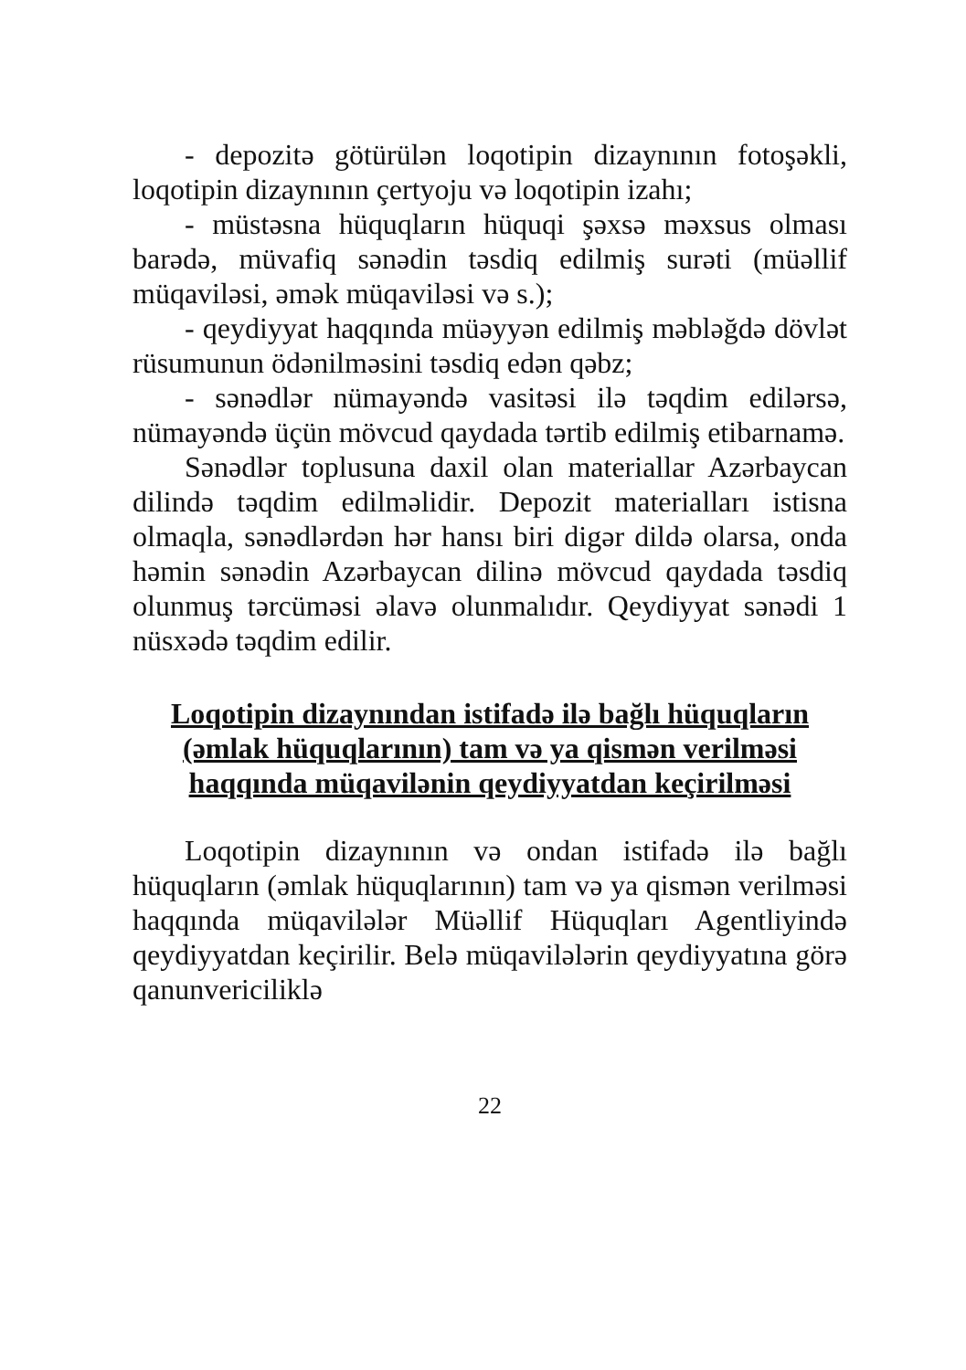- depozitə götürülən loqotipin dizaynının fotoşəkli, loqotipin dizaynının çertyoju və loqotipin izahı;
- müstəsna hüquqların hüquqi şəxsə məxsus olması barədə, müvafiq sənədin təsdiq edilmiş surəti (müəllif müqaviləsi, əmək müqaviləsi və s.);
- qeydiyyat haqqında müəyyən edilmiş məbləğdə dövlət rüsumunun ödənilməsini təsdiq edən qəbz;
- sənədlər nümayəndə vasitəsi ilə təqdim edilərsə, nümayəndə üçün mövcud qaydada tərtib edilmiş etibarnamə.
Sənədlər toplusuna daxil olan materiallar Azərbaycan dilində təqdim edilməlidir. Depozit materialları istisna olmaqla, sənədlərdən hər hansı biri digər dildə olarsa, onda həmin sənədin Azərbaycan dilinə mövcud qaydada təsdiq olunmuş tərcüməsi əlavə olunmalıdır. Qeydiyyat sənədi 1 nüsxədə təqdim edilir.
Loqotipin dizaynından istifadə ilə bağlı hüquqların (əmlak hüquqlarının) tam və ya qismən verilməsi haqqında müqavilənin qeydiyyatdan keçirilməsi
Loqotipin dizaynının və ondan istifadə ilə bağlı hüquqların (əmlak hüquqlarının) tam və ya qismən verilməsi haqqında müqavilələr Müəllif Hüquqları Agentliyində qeydiyyatdan keçirilir. Belə müqavilələrin qeydiyyatına görə qanunvericiliklə
22